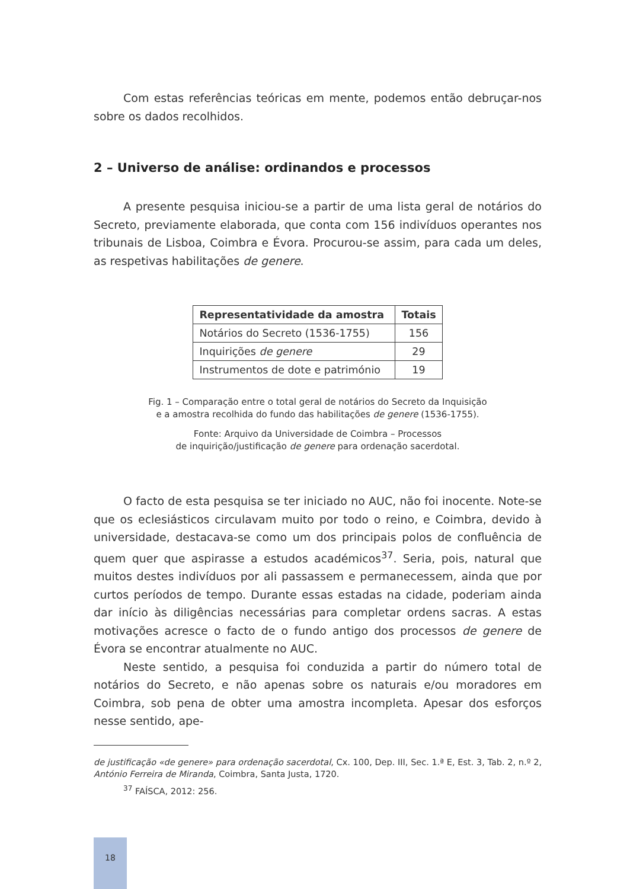Com estas referências teóricas em mente, podemos então debruçar-nos sobre os dados recolhidos.
2 – Universo de análise: ordinandos e processos
A presente pesquisa iniciou-se a partir de uma lista geral de notários do Secreto, previamente elaborada, que conta com 156 indivíduos operantes nos tribunais de Lisboa, Coimbra e Évora. Procurou-se assim, para cada um deles, as respetivas habilitações de genere.
| Representatividade da amostra | Totais |
| --- | --- |
| Notários do Secreto (1536-1755) | 156 |
| Inquirições de genere | 29 |
| Instrumentos de dote e património | 19 |
Fig. 1 – Comparação entre o total geral de notários do Secreto da Inquisição
e a amostra recolhida do fundo das habilitações de genere (1536-1755).
Fonte: Arquivo da Universidade de Coimbra – Processos
de inquirição/justificação de genere para ordenação sacerdotal.
O facto de esta pesquisa se ter iniciado no AUC, não foi inocente. Note-se que os eclesiásticos circulavam muito por todo o reino, e Coimbra, devido à universidade, destacava-se como um dos principais polos de confluência de quem quer que aspirasse a estudos académicos<sup>37</sup>. Seria, pois, natural que muitos destes indivíduos por ali passassem e permanecessem, ainda que por curtos períodos de tempo. Durante essas estadas na cidade, poderiam ainda dar início às diligências necessárias para completar ordens sacras. A estas motivações acresce o facto de o fundo antigo dos processos de genere de Évora se encontrar atualmente no AUC.
Neste sentido, a pesquisa foi conduzida a partir do número total de notários do Secreto, e não apenas sobre os naturais e/ou moradores em Coimbra, sob pena de obter uma amostra incompleta. Apesar dos esforços nesse sentido, ape-
de justificação «de genere» para ordenação sacerdotal, Cx. 100, Dep. III, Sec. 1.ª E, Est. 3, Tab. 2, n.º 2, António Ferreira de Miranda, Coimbra, Santa Justa, 1720.
<sup>37</sup> FAÍSCA, 2012: 256.
18